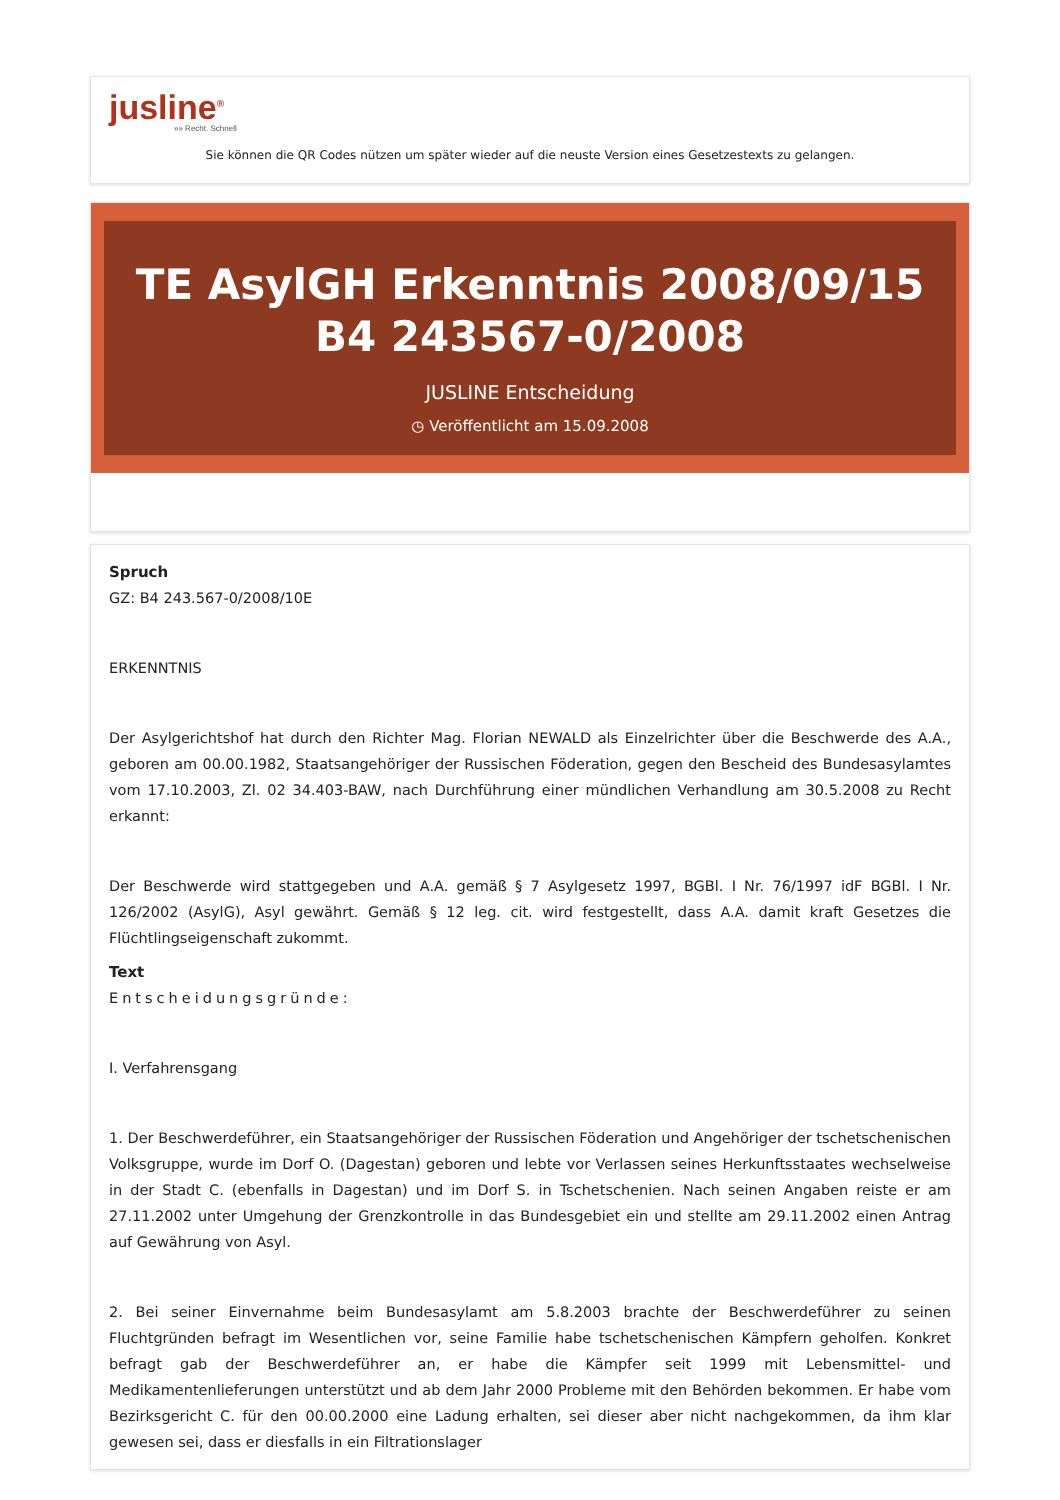jusline<sup>®</sup>
»» Recht. Schnell
Sie können die QR Codes nützen um später wieder auf die neuste Version eines Gesetzestexts zu gelangen.
TE AsylGH Erkenntnis 2008/09/15 B4 243567-0/2008
JUSLINE Entscheidung
◷ Veröffentlicht am 15.09.2008
Spruch
GZ: B4 243.567-0/2008/10E
ERKENNTNIS
Der Asylgerichtshof hat durch den Richter Mag. Florian NEWALD als Einzelrichter über die Beschwerde des A.A., geboren am 00.00.1982, Staatsangehöriger der Russischen Föderation, gegen den Bescheid des Bundesasylamtes vom 17.10.2003, Zl. 02 34.403-BAW, nach Durchführung einer mündlichen Verhandlung am 30.5.2008 zu Recht erkannt:
Der Beschwerde wird stattgegeben und A.A. gemäß § 7 Asylgesetz 1997, BGBl. I Nr. 76/1997 idF BGBl. I Nr. 126/2002 (AsylG), Asyl gewährt. Gemäß § 12 leg. cit. wird festgestellt, dass A.A. damit kraft Gesetzes die Flüchtlingseigenschaft zukommt.
Text
Entscheidungsgründe:
I. Verfahrensgang
1. Der Beschwerdeführer, ein Staatsangehöriger der Russischen Föderation und Angehöriger der tschetschenischen Volksgruppe, wurde im Dorf O. (Dagestan) geboren und lebte vor Verlassen seines Herkunftsstaates wechselweise in der Stadt C. (ebenfalls in Dagestan) und im Dorf S. in Tschetschenien. Nach seinen Angaben reiste er am 27.11.2002 unter Umgehung der Grenzkontrolle in das Bundesgebiet ein und stellte am 29.11.2002 einen Antrag auf Gewährung von Asyl.
2. Bei seiner Einvernahme beim Bundesasylamt am 5.8.2003 brachte der Beschwerdeführer zu seinen Fluchtgründen befragt im Wesentlichen vor, seine Familie habe tschetschenischen Kämpfern geholfen. Konkret befragt gab der Beschwerdeführer an, er habe die Kämpfer seit 1999 mit Lebensmittel- und Medikamentenlieferungen unterstützt und ab dem Jahr 2000 Probleme mit den Behörden bekommen. Er habe vom Bezirksgericht C. für den 00.00.2000 eine Ladung erhalten, sei dieser aber nicht nachgekommen, da ihm klar gewesen sei, dass er diesfalls in ein Filtrationslager